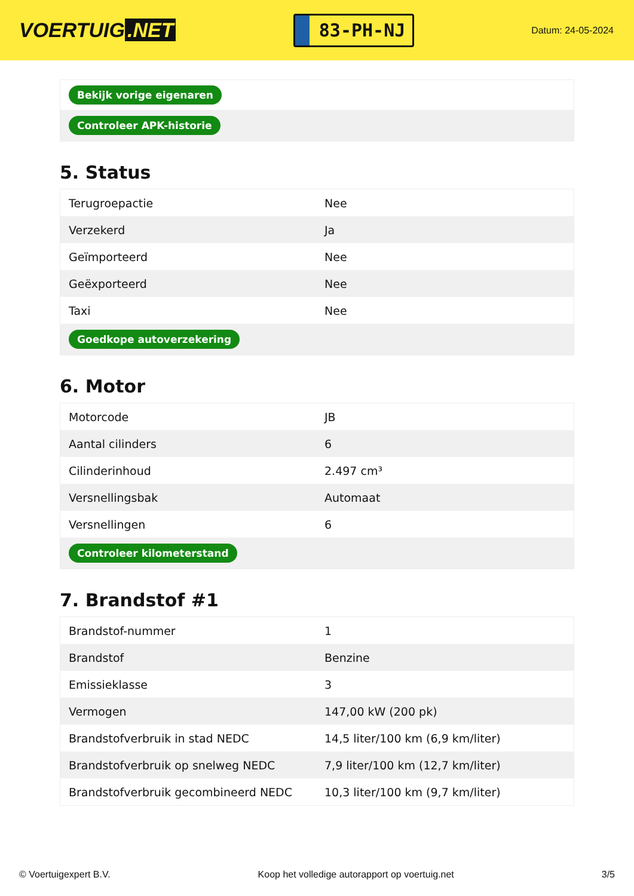VOERTUIG.NET
83-PH-NJ
Datum: 24-05-2024
| Bekijk vorige eigenaren |
| Controleer APK-historie |
5. Status
| Terugroepactie | Nee |
| Verzekerd | Ja |
| Geïmporteerd | Nee |
| Geëxporteerd | Nee |
| Taxi | Nee |
| Goedkope autoverzekering | |
6. Motor
| Motorcode | JB |
| Aantal cilinders | 6 |
| Cilinderinhoud | 2.497 cm³ |
| Versnellingsbak | Automaat |
| Versnellingen | 6 |
| Controleer kilometerstand | |
7. Brandstof #1
| Brandstof-nummer | 1 |
| Brandstof | Benzine |
| Emissieklasse | 3 |
| Vermogen | 147,00 kW (200 pk) |
| Brandstofverbruik in stad NEDC | 14,5 liter/100 km (6,9 km/liter) |
| Brandstofverbruik op snelweg NEDC | 7,9 liter/100 km (12,7 km/liter) |
| Brandstofverbruik gecombineerd NEDC | 10,3 liter/100 km (9,7 km/liter) |
© Voertuigexpert B.V. Koop het volledige autorapport op voertuig.net 3/5